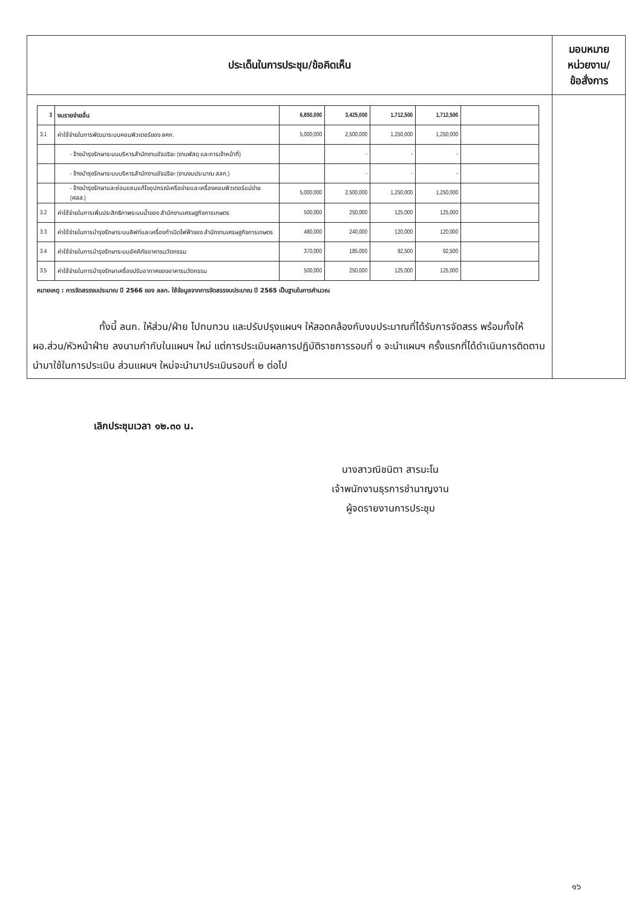| ประเด็นในการประชุม/ข้อคิดเห็น | มอบหมาย หน่วยงาน/ ข้อสั่งการ |
| --- | --- |
| / 3 / งบรายจ่ายอื่น / 6,850,000 / 3,425,000 / 1,712,500 / 1,712,500 / / / 3.1 / ค่าใช้จ่ายในการพัฒนาระบบคอมพิวเตอร์ของ สศก. / 5,000,000 / 2,500,000 / 1,250,000 / 1,250,000 / / / / - จ้างบำรุงรักษาระบบบริหารสำนักงานอัจฉริยะ (งานพัสดุ และการเจ้าหน้าที่) / / - / - / - / / / / - จ้างบำรุงรักษาระบบบริหารสำนักงานอัจฉริยะ (งานงบประมาณ สลก.) / / - / - / - / / / / - จ้างบำรุงรักษาและซ่อมแซมแก้ไขอุปกรณ์เครือข่ายและเครื่องคอมพิวเตอร์แม่ข่าย (ศสส.) / 5,000,000 / 2,500,000 / 1,250,000 / 1,250,000 / / / 3.2 / ค่าใช้จ่ายในการเพิ่มประสิทธิภาพระบบน้ำของ สำนักงานเศรษฐกิจการเกษตร / 500,000 / 250,000 / 125,000 / 125,000 / / / 3.3 / ค่าใช้จ่ายในการบำรุงรักษาระบบลิฟท์และเครื่องกำเนิดไฟฟ้าของ สำนักงานเศรษฐกิจการเกษตร / 480,000 / 240,000 / 120,000 / 120,000 / / / 3.4 / ค่าใช้จ่ายในการบำรุงรักษาระบบอัคคีภัยอาคารนวัตกรรม / 370,000 / 185,000 / 92,500 / 92,500 / / / 3.5 / ค่าใช้จ่ายในการบำรุงรักษาเครื่องปรับอากาศของอาคารนวัตกรรม / 500,000 / 250,000 / 125,000 / 125,000 / / หมายเหตุ : การจัดสรรงบประมาณ ปี 2566 ของ ลลก. ใช้ข้อมูลจากการจัดสรรงบประมาณ ปี 2565 เป็นฐานในการคำนวณ ทั้งนี้ ลนก. ให้ส่วน/ฝ่าย ไปทบทวน และปรับปรุงแผนฯ ให้สอดคล้องกับงบประมาณที่ได้รับการจัดสรร พร้อมทั้งให้ ผอ.ส่วน/หัวหน้าฝ่าย ลงนามกำกับในแผนฯ ใหม่ แต่การประเมินผลการปฏิบัติราชการรอบที่ ๑ จะนำแผนฯ ครั้งแรกที่ได้ดำเนินการติดตามนำมาใช้ในการประเมิน ส่วนแผนฯ ใหม่จะนำมาประเมินรอบที่ ๒ ต่อไป | |
เลิกประชุมเวลา ๑๒.๓๐ น.
นางสาวณิชนิตา สารมะโน
เจ้าพนักงานธุรการชำนาญงาน
ผู้จดรายงานการประชุม
๑๖